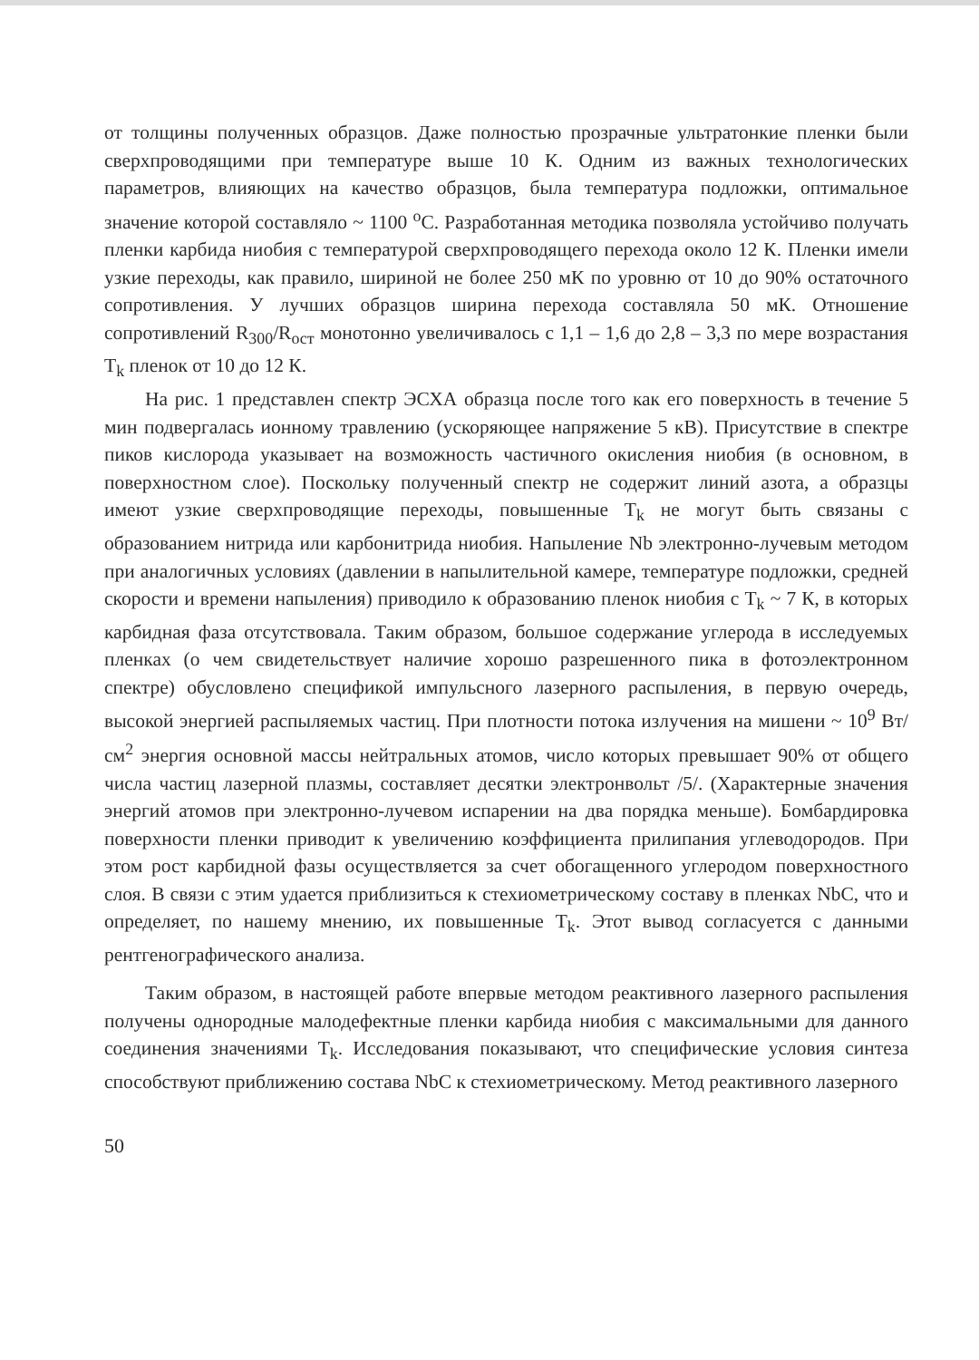от толщины полученных образцов. Даже полностью прозрачные ультратонкие пленки были сверхпроводящими при температуре выше 10 К. Одним из важных технологических параметров, влияющих на качество образцов, была температура подложки, оптимальное значение которой составляло ~ 1100 <sup>о</sup>С. Разработанная методика позволяла устойчиво получать пленки карбида ниобия с температурой сверхпроводящего перехода около 12 К. Пленки имели узкие переходы, как правило, шириной не более 250 мК по уровню от 10 до 90% остаточного сопротивления. У лучших образцов ширина перехода составляла 50 мК. Отношение сопротивлений R<sub>300</sub>/R<sub>ост</sub> монотонно увеличивалось с 1,1 – 1,6 до 2,8 – 3,3 по мере возрастания T<sub>k</sub> пленок от 10 до 12 К.
На рис. 1 представлен спектр ЭСХА образца после того как его поверхность в течение 5 мин подвергалась ионному травлению (ускоряющее напряжение 5 кВ). Присутствие в спектре пиков кислорода указывает на возможность частичного окисления ниобия (в основном, в поверхностном слое). Поскольку полученный спектр не содержит линий азота, а образцы имеют узкие сверхпроводящие переходы, повышенные T<sub>k</sub> не могут быть связаны с образованием нитрида или карбонитрида ниобия. Напыление Nb электронно-лучевым методом при аналогичных условиях (давлении в напылительной камере, температуре подложки, средней скорости и времени напыления) приводило к образованию пленок ниобия с T<sub>k</sub> ~ 7 К, в которых карбидная фаза отсутствовала. Таким образом, большое содержание углерода в исследуемых пленках (о чем свидетельствует наличие хорошо разрешенного пика в фотоэлектронном спектре) обусловлено спецификой импульсного лазерного распыления, в первую очередь, высокой энергией распыляемых частиц. При плотности потока излучения на мишени ~ 10<sup>9</sup> Вт/см<sup>2</sup> энергия основной массы нейтральных атомов, число которых превышает 90% от общего числа частиц лазерной плазмы, составляет десятки электронвольт /5/. (Характерные значения энергий атомов при электронно-лучевом испарении на два порядка меньше). Бомбардировка поверхности пленки приводит к увеличению коэффициента прилипания углеводородов. При этом рост карбидной фазы осуществляется за счет обогащенного углеродом поверхностного слоя. В связи с этим удается приблизиться к стехиометрическому составу в пленках NbC, что и определяет, по нашему мнению, их повышенные T<sub>k</sub>. Этот вывод согласуется с данными рентгенографического анализа.
Таким образом, в настоящей работе впервые методом реактивного лазерного распыления получены однородные малодефектные пленки карбида ниобия с максимальными для данного соединения значениями T<sub>k</sub>. Исследования показывают, что специфические условия синтеза способствуют приближению состава NbC к стехиометрическому. Метод реактивного лазерного
50